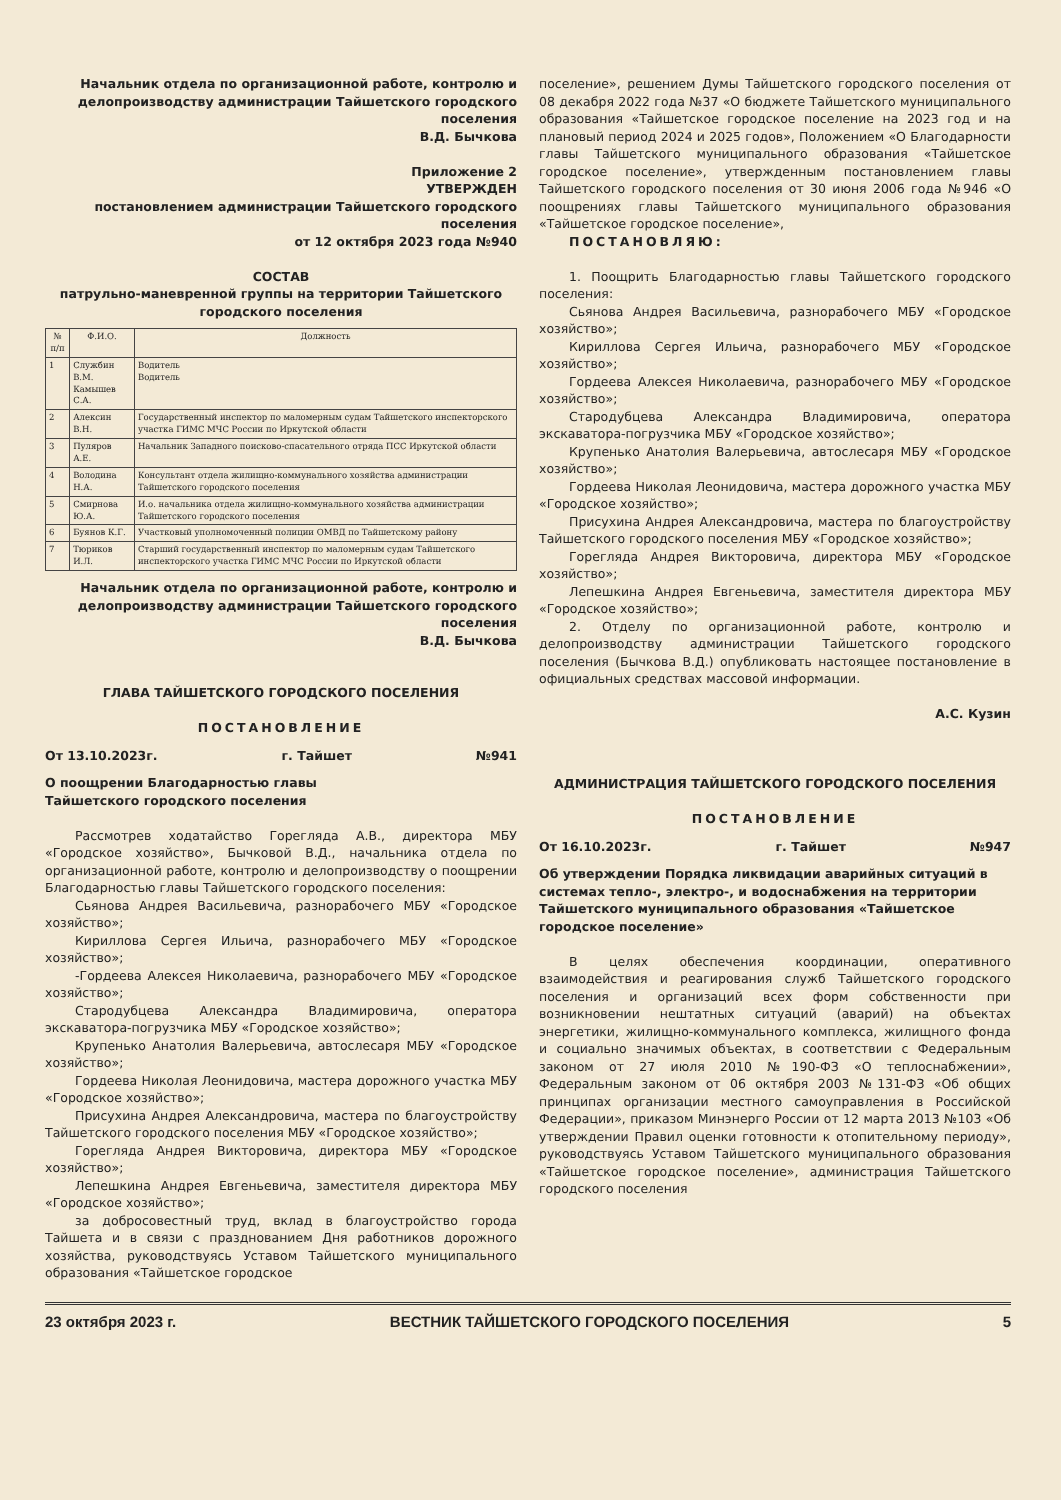Начальник отдела по организационной работе, контролю и делопроизводству администрации Тайшетского городского поселения
В.Д. Бычкова
Приложение 2
УТВЕРЖДЕН
постановлением администрации Тайшетского городского поселения
от 12 октября 2023 года №940
СОСТАВ
патрульно-маневренной группы на территории Тайшетского городского поселения
| № п/п | Ф.И.О. | Должность |
| --- | --- | --- |
| 1 | Службин В.М. Камышев С.А. | Водитель Водитель |
| 2 | Алексин В.Н. | Государственный инспектор по маломерным судам Тайшетского инспекторского участка ГИМС МЧС России по Иркутской области |
| 3 | Пуляров А.Е. | Начальник Западного поисково-спасательного отряда ПСС Иркутской области |
| 4 | Володина Н.А. | Консультант отдела жилищно-коммунального хозяйства администрации Тайшетского городского поселения |
| 5 | Смирнова Ю.А. | И.о. начальника отдела жилищно-коммунального хозяйства администрации Тайшетского городского поселения |
| 6 | Буянов К.Г. | Участковый уполномоченный полиции ОМВД по Тайшетскому району |
| 7 | Тюриков И.Л. | Старший государственный инспектор по маломерным судам Тайшетского инспекторского участка ГИМС МЧС России по Иркутской области |
Начальник отдела по организационной работе, контролю и делопроизводству администрации Тайшетского городского поселения
В.Д. Бычкова
ГЛАВА ТАЙШЕТСКОГО ГОРОДСКОГО ПОСЕЛЕНИЯ
ПОСТАНОВЛЕНИЕ
От 13.10.2023г. г. Тайшет №941
О поощрении Благодарностью главы
Тайшетского городского поселения
Рассмотрев ходатайство Горегляда А.В., директора МБУ «Городское хозяйство», Бычковой В.Д., начальника отдела по организационной работе, контролю и делопроизводству о поощрении Благодарностью главы Тайшетского городского поселения:
Сьянова Андрея Васильевича, разнорабочего МБУ «Городское хозяйство»;
Кириллова Сергея Ильича, разнорабочего МБУ «Городское хозяйство»;
-Гордеева Алексея Николаевича, разнорабочего МБУ «Городское хозяйство»;
Стародубцева Александра Владимировича, оператора экскаватора-погрузчика МБУ «Городское хозяйство»;
Крупенько Анатолия Валерьевича, автослесаря МБУ «Городское хозяйство»;
Гордеева Николая Леонидовича, мастера дорожного участка МБУ «Городское хозяйство»;
Присухина Андрея Александровича, мастера по благоустройству Тайшетского городского поселения МБУ «Городское хозяйство»;
Горегляда Андрея Викторовича, директора МБУ «Городское хозяйство»;
Лепешкина Андрея Евгеньевича, заместителя директора МБУ «Городское хозяйство»;
за добросовестный труд, вклад в благоустройство города Тайшета и в связи с празднованием Дня работников дорожного хозяйства, руководствуясь Уставом Тайшетского муниципального образования «Тайшетское городское
поселение», решением Думы Тайшетского городского поселения от 08 декабря 2022 года №37 «О бюджете Тайшетского муниципального образования «Тайшетское городское поселение на 2023 год и на плановый период 2024 и 2025 годов», Положением «О Благодарности главы Тайшетского муниципального образования «Тайшетское городское поселение», утвержденным постановлением главы Тайшетского городского поселения от 30 июня 2006 года №946 «О поощрениях главы Тайшетского муниципального образования «Тайшетское городское поселение»,
ПОСТАНОВЛЯЮ:
1. Поощрить Благодарностью главы Тайшетского городского поселения:
Сьянова Андрея Васильевича, разнорабочего МБУ «Городское хозяйство»;
Кириллова Сергея Ильича, разнорабочего МБУ «Городское хозяйство»;
Гордеева Алексея Николаевича, разнорабочего МБУ «Городское хозяйство»;
Стародубцева Александра Владимировича, оператора экскаватора-погрузчика МБУ «Городское хозяйство»;
Крупенько Анатолия Валерьевича, автослесаря МБУ «Городское хозяйство»;
Гордеева Николая Леонидовича, мастера дорожного участка МБУ «Городское хозяйство»;
Присухина Андрея Александровича, мастера по благоустройству Тайшетского городского поселения МБУ «Городское хозяйство»;
Горегляда Андрея Викторовича, директора МБУ «Городское хозяйство»;
Лепешкина Андрея Евгеньевича, заместителя директора МБУ «Городское хозяйство»;
2. Отделу по организационной работе, контролю и делопроизводству администрации Тайшетского городского поселения (Бычкова В.Д.) опубликовать настоящее постановление в официальных средствах массовой информации.
А.С. Кузин
АДМИНИСТРАЦИЯ ТАЙШЕТСКОГО ГОРОДСКОГО ПОСЕЛЕНИЯ
ПОСТАНОВЛЕНИЕ
От 16.10.2023г. г. Тайшет №947
Об утверждении Порядка ликвидации аварийных ситуаций в системах тепло-, электро-, и водоснабжения на территории Тайшетского муниципального образования «Тайшетское городское поселение»
В целях обеспечения координации, оперативного взаимодействия и реагирования служб Тайшетского городского поселения и организаций всех форм собственности при возникновении нештатных ситуаций (аварий) на объектах энергетики, жилищно-коммунального комплекса, жилищного фонда и социально значимых объектах, в соответствии с Федеральным законом от 27 июля 2010 №190-ФЗ «О теплоснабжении», Федеральным законом от 06 октября 2003 №131-ФЗ «Об общих принципах организации местного самоуправления в Российской Федерации», приказом Минэнерго России от 12 марта 2013 №103 «Об утверждении Правил оценки готовности к отопительному периоду», руководствуясь Уставом Тайшетского муниципального образования «Тайшетское городское поселение», администрация Тайшетского городского поселения
23 октября 2023 г. ВЕСТНИК ТАЙШЕТСКОГО ГОРОДСКОГО ПОСЕЛЕНИЯ 5